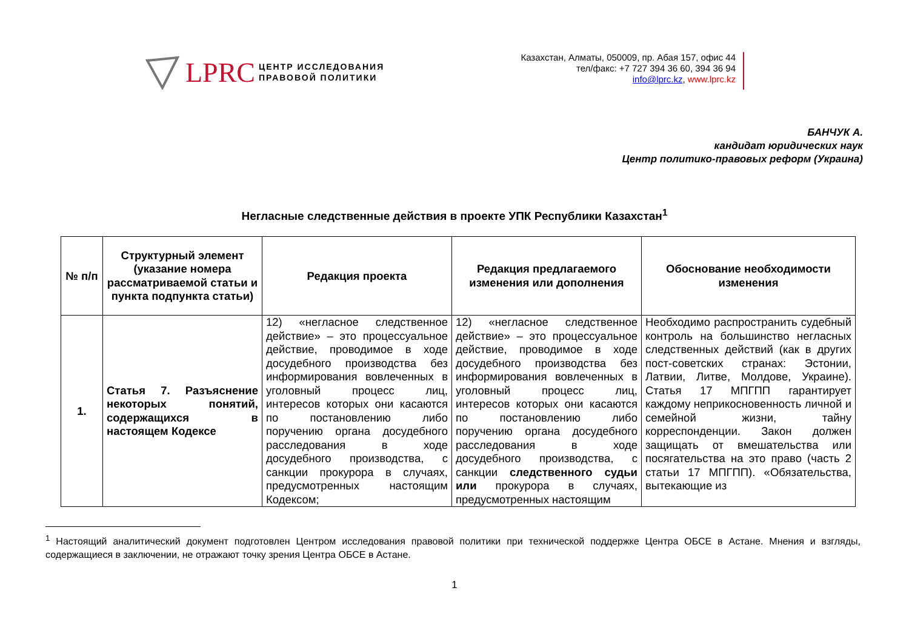LPRC
ЦЕНТР ИССЛЕДОВАНИЯ
ПРАВОВОЙ ПОЛИТИКИ
Казахстан, Алматы, 050009, пр. Абая 157, офис 44
тел/факс: +7 727 394 36 60, 394 36 94
info@lprc.kz, www.lprc.kz
БАНЧУК А.
кандидат юридических наук
Центр политико-правовых реформ (Украина)
Негласные следственные действия в проекте УПК Республики Казахстан<sup>1</sup>
| № п/п | Структурный элемент (указание номера рассматриваемой статьи и пункта подпункта статьи) | Редакция проекта | Редакция предлагаемого изменения или дополнения | Обоснование необходимости изменения |
| --- | --- | --- | --- | --- |
| 1. | Статья 7. Разъяснение некоторых понятий, содержащихся в настоящем Кодексе | 12) «негласное следственное действие» – это процессуальное действие, проводимое в ходе досудебного производства без информирования вовлеченных в уголовный процесс лиц, интересов которых они касаются по постановлению либо поручению органа досудебного расследования в ходе досудебного производства, с санкции прокурора в случаях, предусмотренных настоящим Кодексом; | 12) «негласное следственное действие» – это процессуальное действие, проводимое в ходе досудебного производства без информирования вовлеченных в уголовный процесс лиц, интересов которых они касаются по постановлению либо поручению органа досудебного расследования в ходе досудебного производства, с санкции следственного судьи или прокурора в случаях, предусмотренных настоящим | Необходимо распространить судебный контроль на большинство негласных следственных действий (как в других пост-советских странах: Эстонии, Латвии, Литве, Молдове, Украине). Статья 17 МПГПП гарантирует каждому неприкосновенность личной и семейной жизни, тайну корреспонденции. Закон должен защищать от вмешательства или посягательства на это право (часть 2 статьи 17 МПГПП). «Обязательства, вытекающие из |
<sup>1</sup> Настоящий аналитический документ подготовлен Центром исследования правовой политики при технической поддержке Центра ОБСЕ в Астане. Мнения и взгляды, содержащиеся в заключении, не отражают точку зрения Центра ОБСЕ в Астане.
1